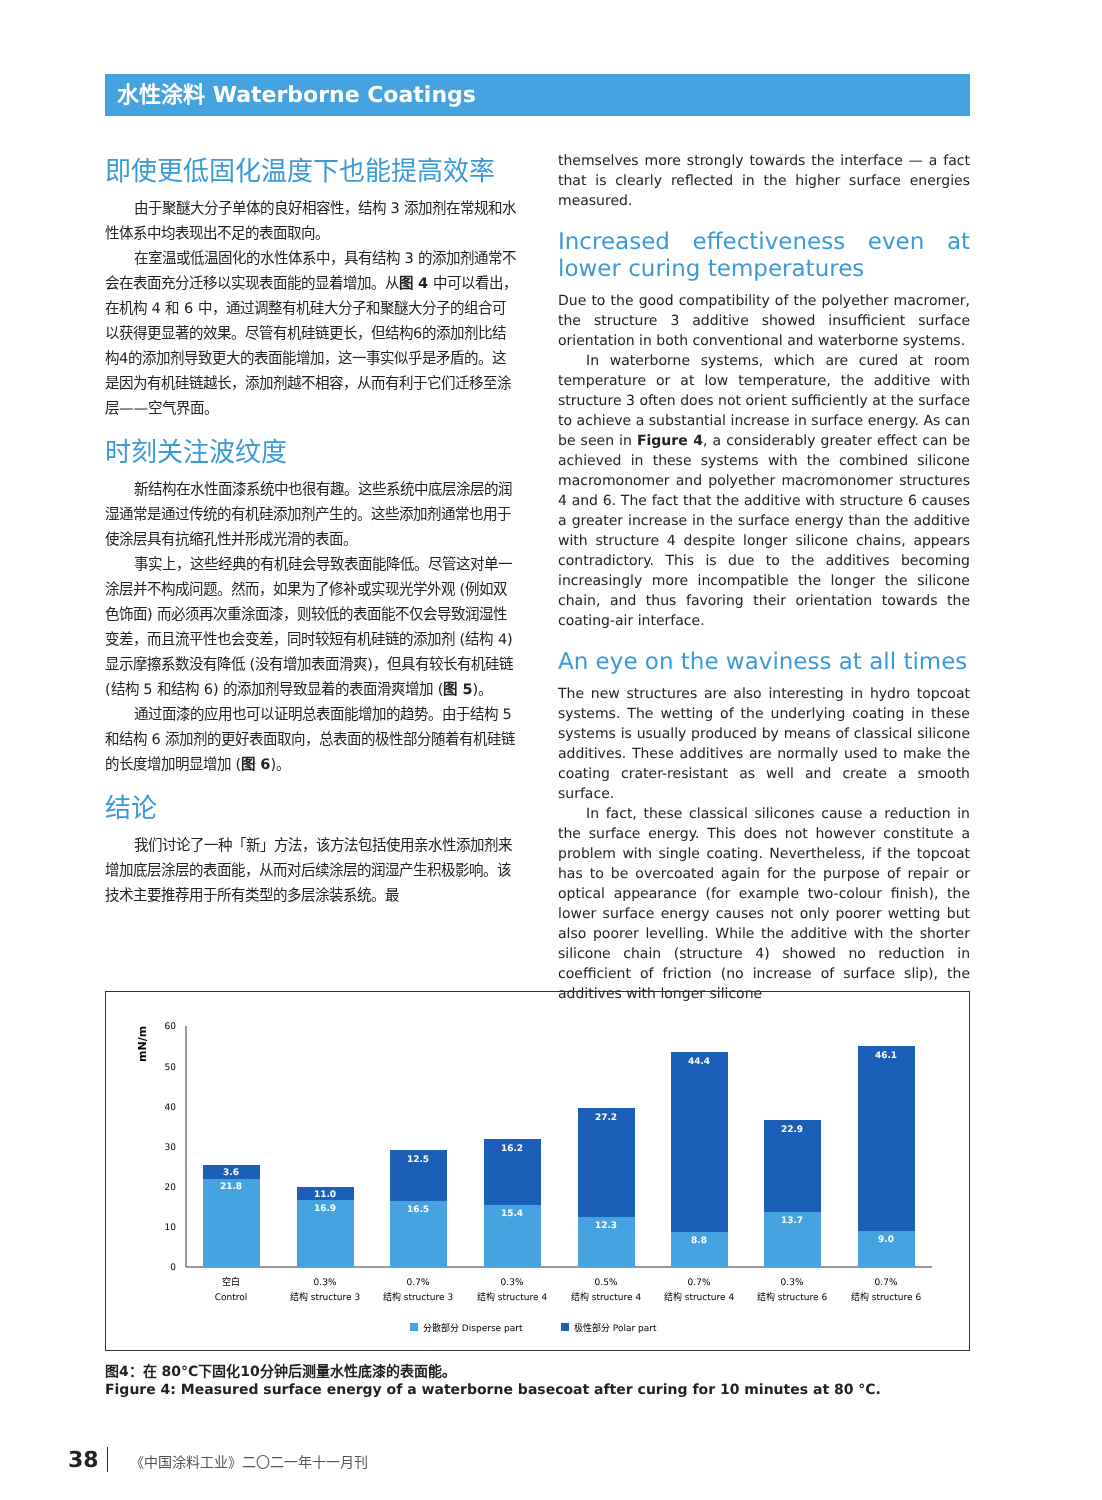水性涂料 Waterborne Coatings
即使更低固化温度下也能提高效率
由于聚醚大分子单体的良好相容性，结构 3 添加剂在常规和水性体系中均表现出不足的表面取向。
在室温或低温固化的水性体系中，具有结构 3 的添加剂通常不会在表面充分迁移以实现表面能的显着增加。从图 4 中可以看出，在机构 4 和 6 中，通过调整有机硅大分子和聚醚大分子的组合可以获得更显著的效果。尽管有机硅链更长，但结构6的添加剂比结构4的添加剂导致更大的表面能增加，这一事实似乎是矛盾的。这是因为有机硅链越长，添加剂越不相容，从而有利于它们迁移至涂层——空气界面。
时刻关注波纹度
新结构在水性面漆系统中也很有趣。这些系统中底层涂层的润湿通常是通过传统的有机硅添加剂产生的。这些添加剂通常也用于使涂层具有抗缩孔性并形成光滑的表面。
事实上，这些经典的有机硅会导致表面能降低。尽管这对单一涂层并不构成问题。然而，如果为了修补或实现光学外观 (例如双色饰面) 而必须再次重涂面漆，则较低的表面能不仅会导致润湿性变差，而且流平性也会变差，同时较短有机硅链的添加剂 (结构 4) 显示摩擦系数没有降低 (没有增加表面滑爽)，但具有较长有机硅链 (结构 5 和结构 6) 的添加剂导致显着的表面滑爽增加 (图 5)。
通过面漆的应用也可以证明总表面能增加的趋势。由于结构 5 和结构 6 添加剂的更好表面取向，总表面的极性部分随着有机硅链的长度增加明显增加 (图 6)。
结论
我们讨论了一种「新」方法，该方法包括使用亲水性添加剂来增加底层涂层的表面能，从而对后续涂层的润湿产生积极影响。该技术主要推荐用于所有类型的多层涂装系统。最
themselves more strongly towards the interface — a fact that is clearly reflected in the higher surface energies measured.
Increased effectiveness even at lower curing temperatures
Due to the good compatibility of the polyether macromer, the structure 3 additive showed insufficient surface orientation in both conventional and waterborne systems.
In waterborne systems, which are cured at room temperature or at low temperature, the additive with structure 3 often does not orient sufficiently at the surface to achieve a substantial increase in surface energy. As can be seen in Figure 4, a considerably greater effect can be achieved in these systems with the combined silicone macromonomer and polyether macromonomer structures 4 and 6. The fact that the additive with structure 6 causes a greater increase in the surface energy than the additive with structure 4 despite longer silicone chains, appears contradictory. This is due to the additives becoming increasingly more incompatible the longer the silicone chain, and thus favoring their orientation towards the coating-air interface.
An eye on the waviness at all times
The new structures are also interesting in hydro topcoat systems. The wetting of the underlying coating in these systems is usually produced by means of classical silicone additives. These additives are normally used to make the coating crater-resistant as well and create a smooth surface.
In fact, these classical silicones cause a reduction in the surface energy. This does not however constitute a problem with single coating. Nevertheless, if the topcoat has to be overcoated again for the purpose of repair or optical appearance (for example two-colour finish), the lower surface energy causes not only poorer wetting but also poorer levelling. While the additive with the shorter silicone chain (structure 4) showed no reduction in coefficient of friction (no increase of surface slip), the additives with longer silicone
mN/m
0
10
20
30
40
50
60
3.6
21.8
11.0
16.9
12.5
16.5
16.2
15.4
27.2
12.3
44.4
8.8
22.9
13.7
46.1
9.0
空白
Control
0.3%
结构 structure 3
0.7%
结构 structure 3
0.3%
结构 structure 4
0.5%
结构 structure 4
0.7%
结构 structure 4
0.3%
结构 structure 6
0.7%
结构 structure 6
分散部分 Disperse part
极性部分 Polar part
图4：在 80°C下固化10分钟后测量水性底漆的表面能。
Figure 4: Measured surface energy of a waterborne basecoat after curing for 10 minutes at 80 °C.
38 《中国涂料工业》二〇二一年十一月刊